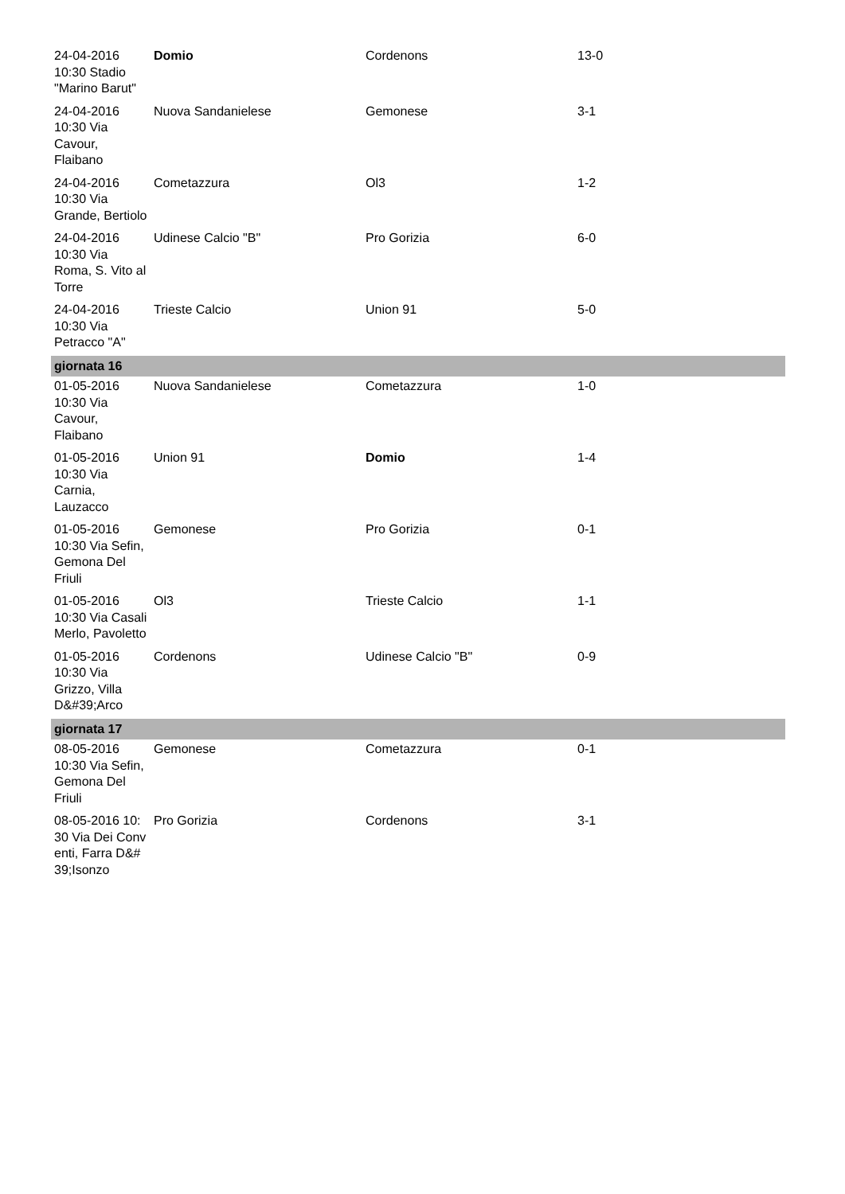| 24-04-2016 10:30 Stadio "Marino Barut" | Domio | Cordenons | 13-0 |
| 24-04-2016 10:30 Via Cavour, Flaibano | Nuova Sandanielese | Gemonese | 3-1 |
| 24-04-2016 10:30 Via Grande, Bertiolo | Cometazzura | Ol3 | 1-2 |
| 24-04-2016 10:30 Via Roma, S. Vito al Torre | Udinese Calcio "B" | Pro Gorizia | 6-0 |
| 24-04-2016 10:30 Via Petracco "A" | Trieste Calcio | Union 91 | 5-0 |
| giornata 16 | | | |
| 01-05-2016 10:30 Via Cavour, Flaibano | Nuova Sandanielese | Cometazzura | 1-0 |
| 01-05-2016 10:30 Via Carnia, Lauzacco | Union 91 | Domio | 1-4 |
| 01-05-2016 10:30 Via Sefin, Gemona Del Friuli | Gemonese | Pro Gorizia | 0-1 |
| 01-05-2016 10:30 Via Casali Merlo, Pavoletto | Ol3 | Trieste Calcio | 1-1 |
| 01-05-2016 10:30 Via Grizzo, Villa D&#39;Arco | Cordenons | Udinese Calcio "B" | 0-9 |
| giornata 17 | | | |
| 08-05-2016 10:30 Via Sefin, Gemona Del Friuli | Gemonese | Cometazzura | 0-1 |
| 08-05-2016 10:30 Via Dei Conventi, Farra D&#39;Isonzo | Pro Gorizia | Cordenons | 3-1 |